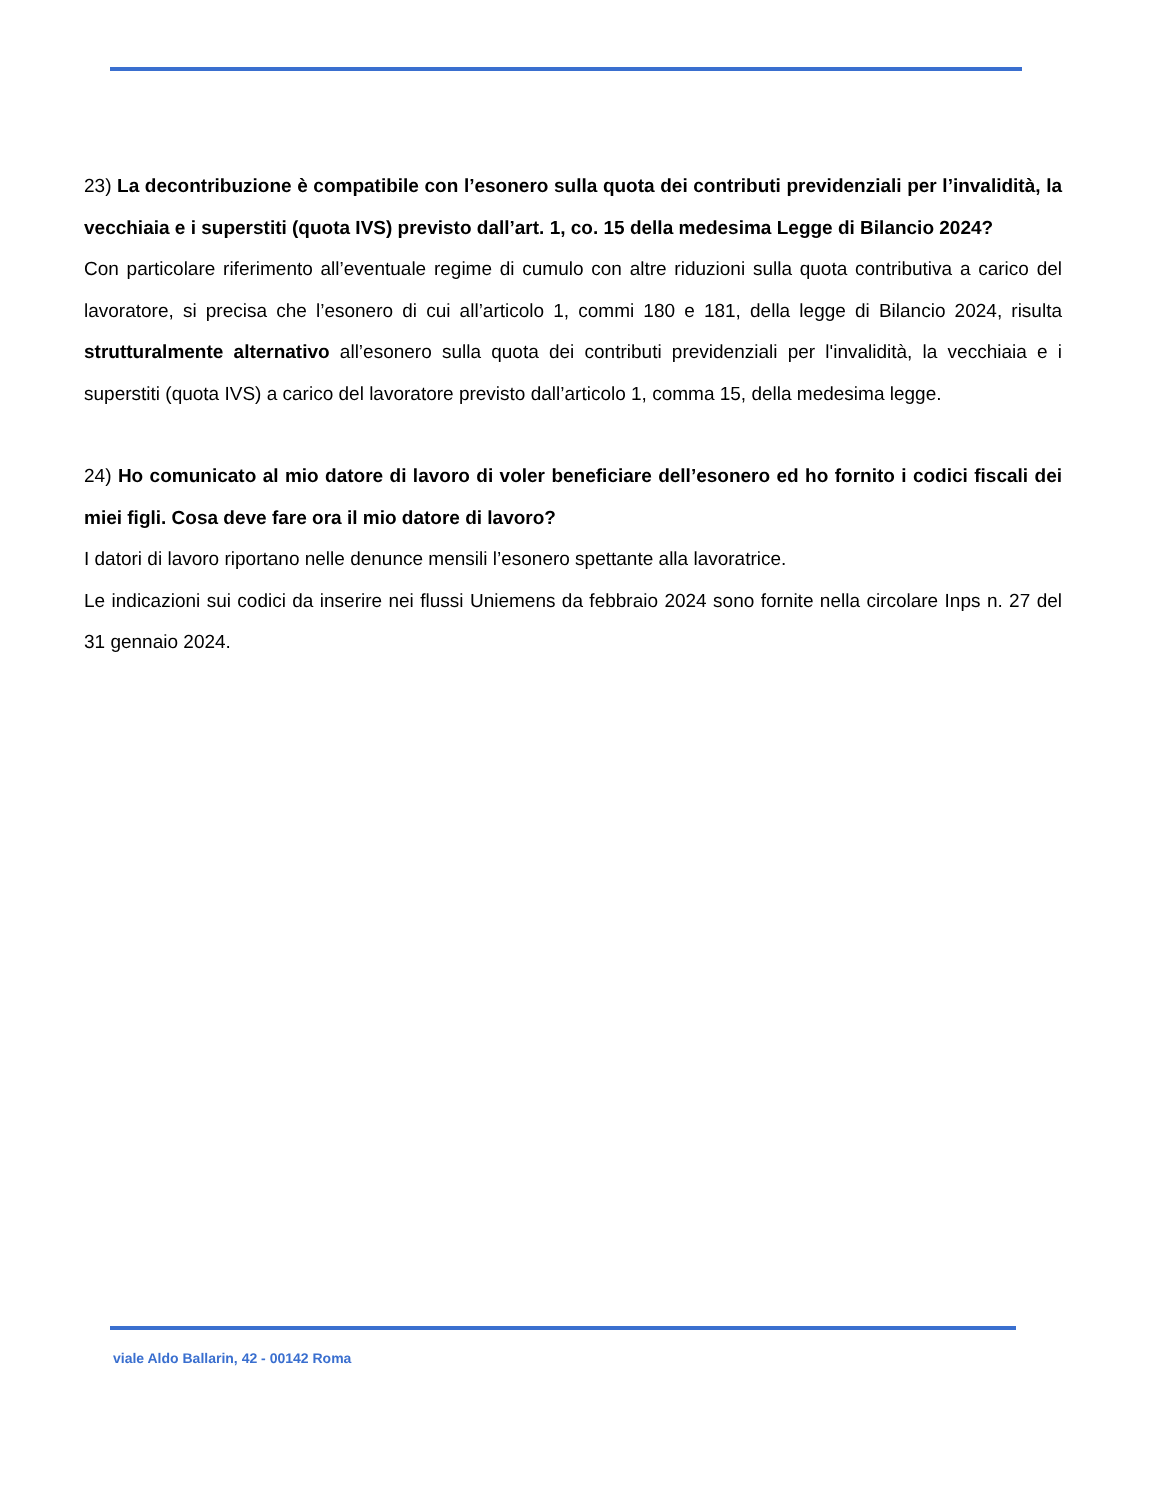23) La decontribuzione è compatibile con l’esonero sulla quota dei contributi previdenziali per l’invalidità, la vecchiaia e i superstiti (quota IVS) previsto dall’art. 1, co. 15 della medesima Legge di Bilancio 2024?
Con particolare riferimento all’eventuale regime di cumulo con altre riduzioni sulla quota contributiva a carico del lavoratore, si precisa che l’esonero di cui all’articolo 1, commi 180 e 181, della legge di Bilancio 2024, risulta strutturalmente alternativo all’esonero sulla quota dei contributi previdenziali per l'invalidità, la vecchiaia e i superstiti (quota IVS) a carico del lavoratore previsto dall’articolo 1, comma 15, della medesima legge.
24) Ho comunicato al mio datore di lavoro di voler beneficiare dell’esonero ed ho fornito i codici fiscali dei miei figli. Cosa deve fare ora il mio datore di lavoro?
I datori di lavoro riportano nelle denunce mensili l’esonero spettante alla lavoratrice.
Le indicazioni sui codici da inserire nei flussi Uniemens da febbraio 2024 sono fornite nella circolare Inps n. 27 del 31 gennaio 2024.
viale Aldo Ballarin, 42 - 00142 Roma